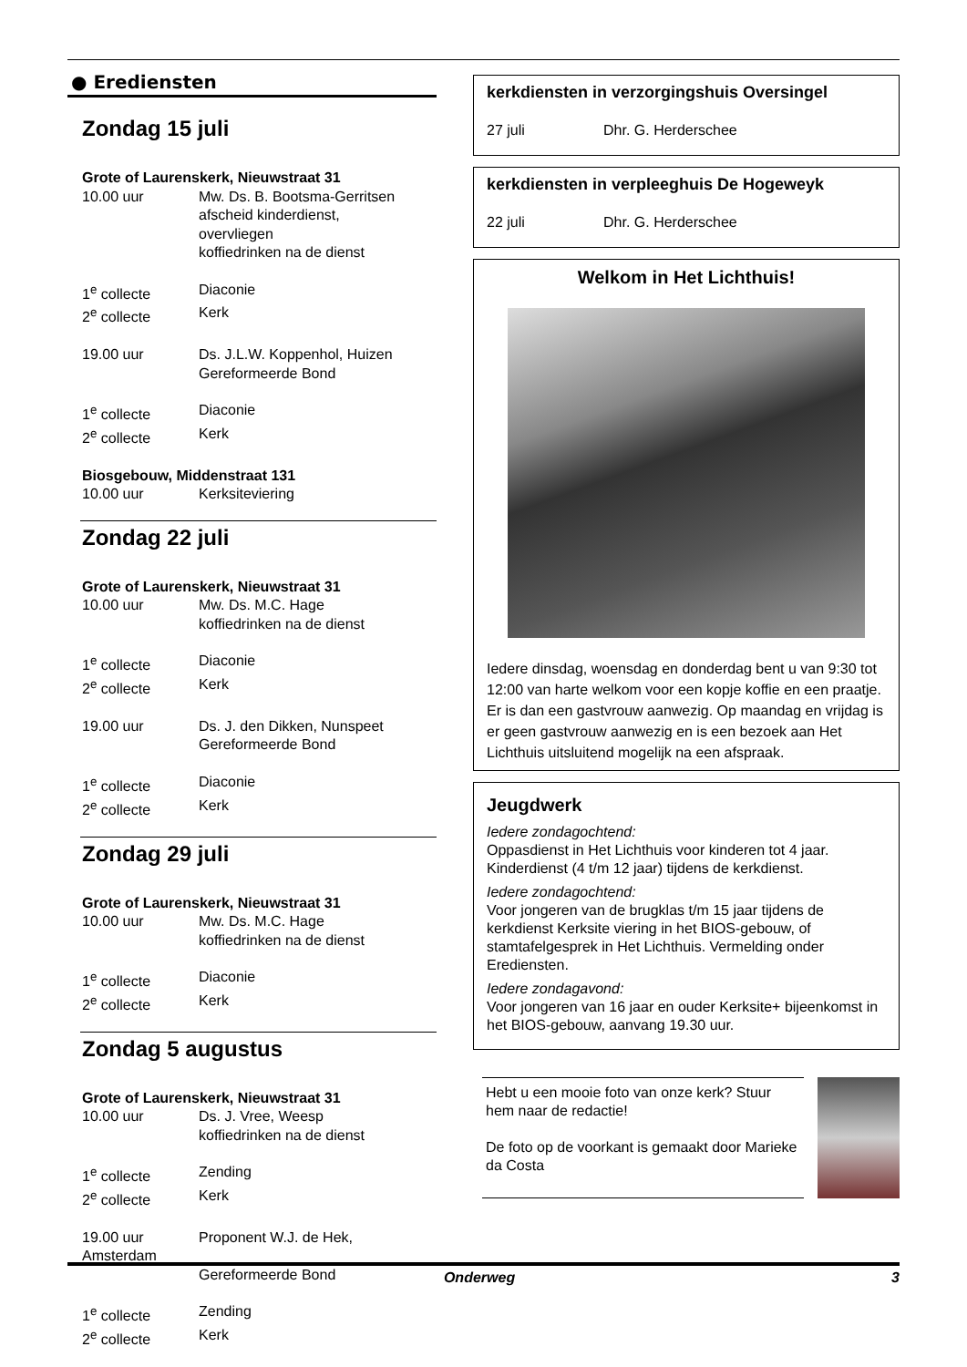● Erediensten
Zondag 15 juli
Grote of Laurenskerk, Nieuwstraat 31
10.00 uur Mw. Ds. B. Bootsma-Gerritsen
afscheid kinderdienst,
overvliegen
koffiedrinken na de dienst
1<sup>e</sup> collecte Diaconie
2<sup>e</sup> collecte Kerk
19.00 uur Ds. J.L.W. Koppenhol, Huizen
Gereformeerde Bond
1<sup>e</sup> collecte Diaconie
2<sup>e</sup> collecte Kerk
Biosgebouw, Middenstraat 131
10.00 uur Kerksiteviering
Zondag 22 juli
Grote of Laurenskerk, Nieuwstraat 31
10.00 uur Mw. Ds. M.C. Hage
koffiedrinken na de dienst
1<sup>e</sup> collecte Diaconie
2<sup>e</sup> collecte Kerk
19.00 uur Ds. J. den Dikken, Nunspeet
Gereformeerde Bond
1<sup>e</sup> collecte Diaconie
2<sup>e</sup> collecte Kerk
Zondag 29 juli
Grote of Laurenskerk, Nieuwstraat 31
10.00 uur Mw. Ds. M.C. Hage
koffiedrinken na de dienst
1<sup>e</sup> collecte Diaconie
2<sup>e</sup> collecte Kerk
Zondag 5 augustus
Grote of Laurenskerk, Nieuwstraat 31
10.00 uur Ds. J. Vree, Weesp
koffiedrinken na de dienst
1<sup>e</sup> collecte Zending
2<sup>e</sup> collecte Kerk
19.00 uur Proponent W.J. de Hek,
Amsterdam
Gereformeerde Bond
1<sup>e</sup> collecte Zending
2<sup>e</sup> collecte Kerk
kerkdiensten in verzorgingshuis Oversingel
27 juli Dhr. G. Herderschee
kerkdiensten in verpleeghuis De Hogeweyk
22 juli Dhr. G. Herderschee
Welkom in Het Lichthuis!
Iedere dinsdag, woensdag en donderdag bent u van 9:30 tot 12:00 van harte welkom voor een kopje koffie en een praatje. Er is dan een gastvrouw aanwezig. Op maandag en vrijdag is er geen gastvrouw aanwezig en is een bezoek aan Het Lichthuis uitsluitend mogelijk na een afspraak.
Jeugdwerk
Iedere zondagochtend:
Oppasdienst in Het Lichthuis voor kinderen tot 4 jaar. Kinderdienst (4 t/m 12 jaar) tijdens de kerkdienst.
Iedere zondagochtend:
Voor jongeren van de brugklas t/m 15 jaar tijdens de kerkdienst Kerksite viering in het BIOS-gebouw, of stamtafelgesprek in Het Lichthuis. Vermelding onder Erediensten.
Iedere zondagavond:
Voor jongeren van 16 jaar en ouder Kerksite+ bijeenkomst in het BIOS-gebouw, aanvang 19.30 uur.
Hebt u een mooie foto van onze kerk? Stuur hem naar de redactie!
De foto op de voorkant is gemaakt door Marieke da Costa
Onderweg 3